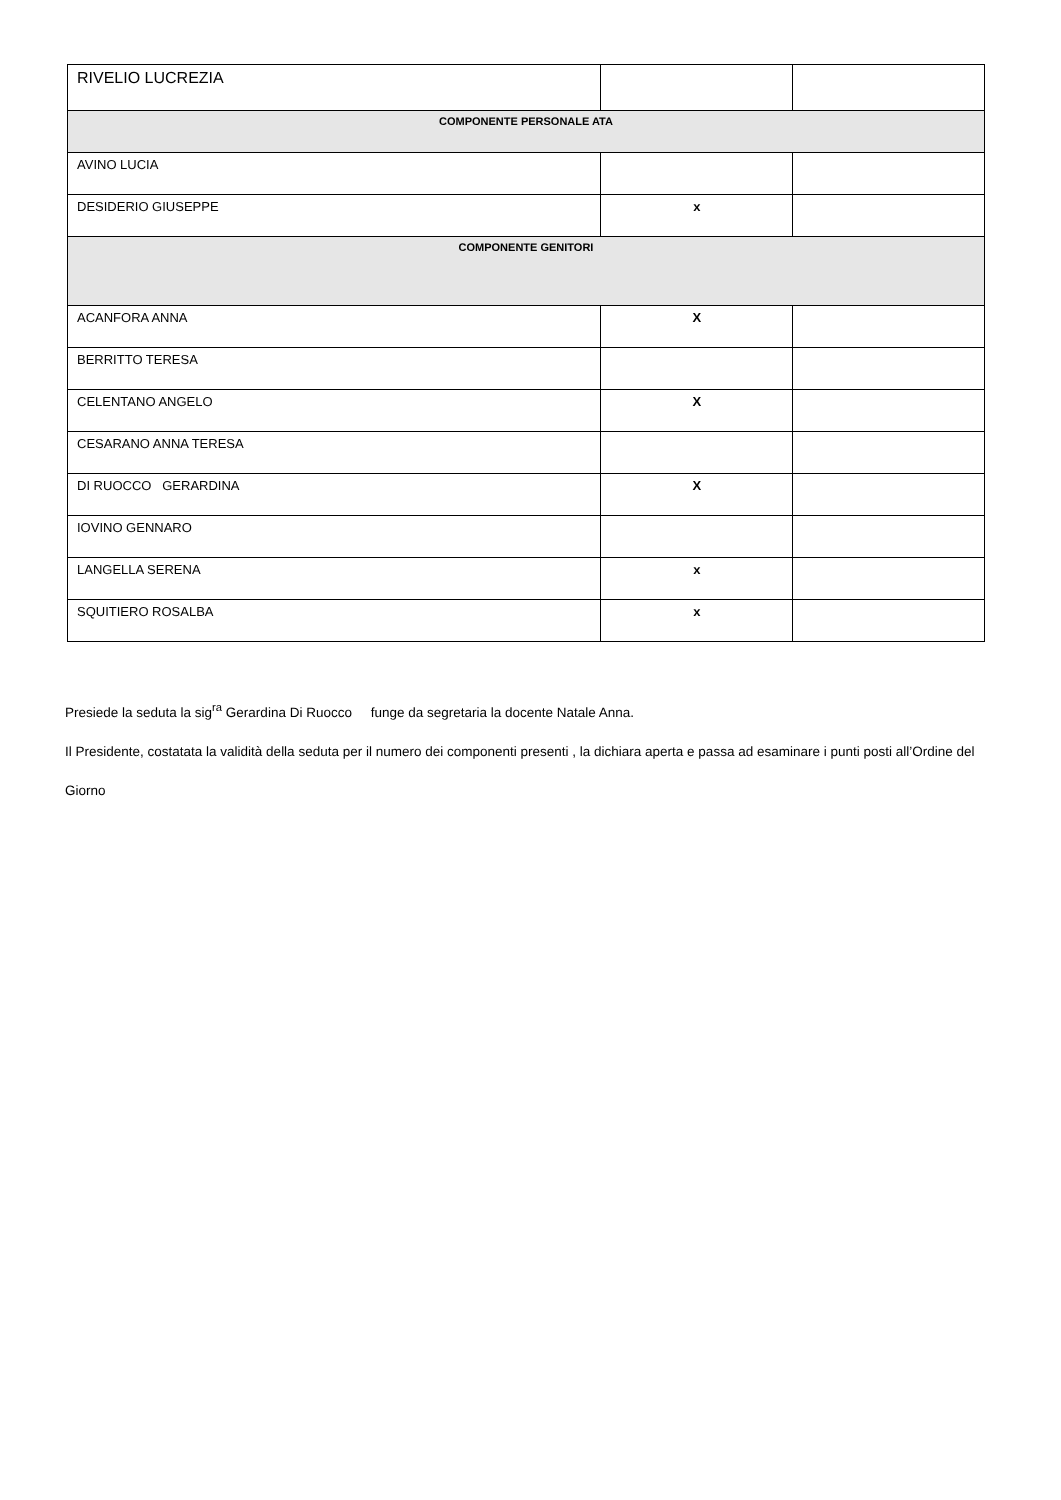| RIVELIO LUCREZIA | | |
| COMPONENTE PERSONALE ATA | | |
| AVINO LUCIA | | |
| DESIDERIO GIUSEPPE | x | |
| COMPONENTE GENITORI | | |
| ACANFORA ANNA | X | |
| BERRITTO TERESA | | |
| CELENTANO ANGELO | X | |
| CESARANO ANNA TERESA | | |
| DI RUOCCO GERARDINA | X | |
| IOVINO GENNARO | | |
| LANGELLA SERENA | x | |
| SQUITIERO ROSALBA | x | |
Presiede la seduta la sig<sup>ra</sup> Gerardina Di Ruocco funge da segretaria la docente Natale Anna.
Il Presidente, costatata la validità della seduta per il numero dei componenti presenti , la dichiara aperta e passa ad esaminare i punti posti all’Ordine del Giorno